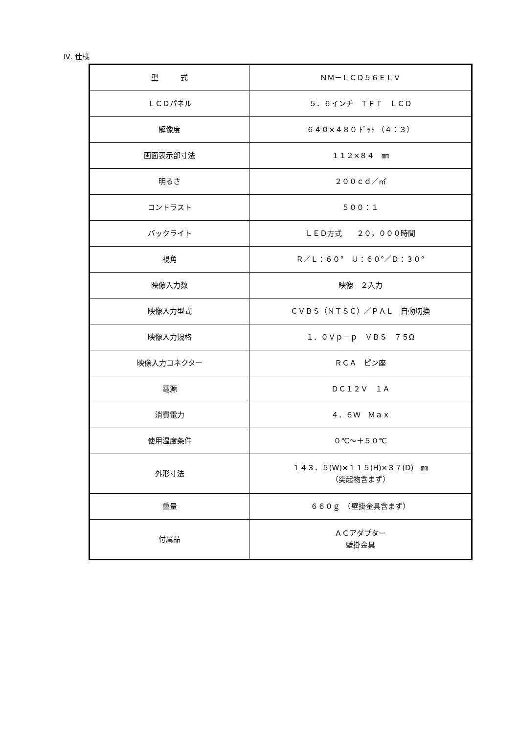Ⅳ. 仕様
| 型 式 | ＮＭ－ＬＣＤ５６ＥＬＶ |
| ＬＣＤパネル | ５．６インチ ＴＦＴ ＬＣＤ |
| 解像度 | ６４０×４８０ ﾄﾞｯﾄ （４：３） |
| 画面表示部寸法 | １１２×８４ ㎜ |
| 明るさ | ２００ｃｄ／㎡ |
| コントラスト | ５００：１ |
| バックライト | ＬＥＤ方式 ２０，０００時間 |
| 視角 | Ｒ／Ｌ：６０° Ｕ：６０°／Ｄ：３０° |
| 映像入力数 | 映像 ２入力 |
| 映像入力型式 | ＣＶＢＳ（ＮＴＳＣ）／ＰＡＬ 自動切換 |
| 映像入力規格 | １．０Ｖｐ－ｐ ＶＢＳ ７５Ω |
| 映像入力コネクター | ＲＣＡ ピン座 |
| 電源 | ＤＣ１２Ｖ １Ａ |
| 消費電力 | ４．６Ｗ Ｍａｘ |
| 使用温度条件 | ０℃～＋５０℃ |
| 外形寸法 | １４３．５(W)×１１５(H)×３７(D) ㎜ （突起物含まず） |
| 重量 | ６６０ｇ （壁掛金具含まず） |
| 付属品 | ＡＣアダプター 壁掛金具 |